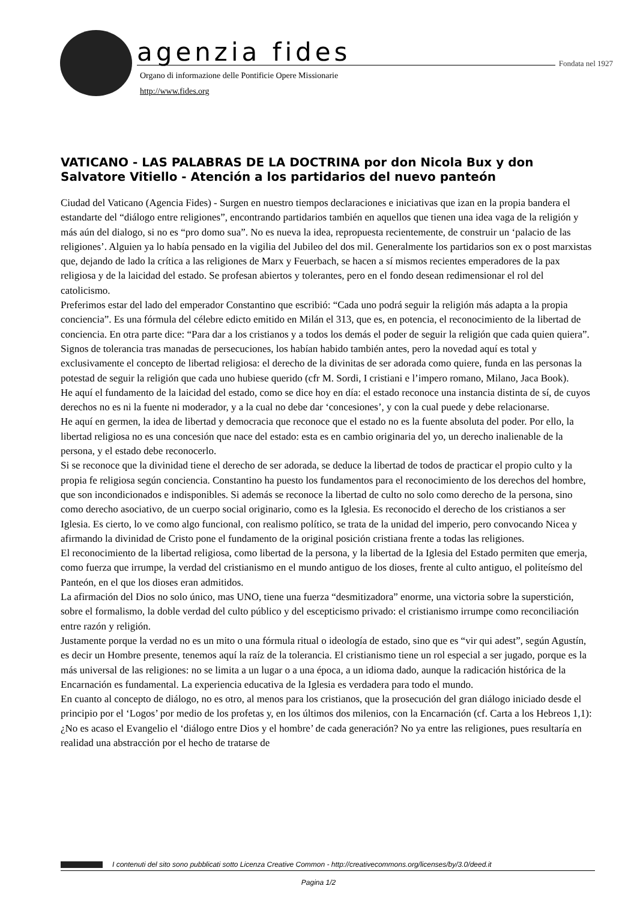agenzia fides Fondata nel 1927
Organo di informazione delle Pontificie Opere Missionarie
http://www.fides.org
VATICANO - LAS PALABRAS DE LA DOCTRINA por don Nicola Bux y don Salvatore Vitiello - Atención a los partidarios del nuevo panteón
Ciudad del Vaticano (Agencia Fides) - Surgen en nuestro tiempos declaraciones e iniciativas que izan en la propia bandera el estandarte del “diálogo entre religiones”, encontrando partidarios también en aquellos que tienen una idea vaga de la religión y más aún del dialogo, si no es “pro domo sua”. No es nueva la idea, repropuesta recientemente, de construir un ‘palacio de las religiones’. Alguien ya lo había pensado en la vigilia del Jubileo del dos mil. Generalmente los partidarios son ex o post marxistas que, dejando de lado la crítica a las religiones de Marx y Feuerbach, se hacen a sí mismos recientes emperadores de la pax religiosa y de la laicidad del estado. Se profesan abiertos y tolerantes, pero en el fondo desean redimensionar el rol del catolicismo.
Preferimos estar del lado del emperador Constantino que escribió: “Cada uno podrá seguir la religión más adapta a la propia conciencia”. Es una fórmula del célebre edicto emitido en Milán el 313, que es, en potencia, el reconocimiento de la libertad de conciencia. En otra parte dice: “Para dar a los cristianos y a todos los demás el poder de seguir la religión que cada quien quiera”. Signos de tolerancia tras manadas de persecuciones, los habían habido también antes, pero la novedad aquí es total y exclusivamente el concepto de libertad religiosa: el derecho de la divinitas de ser adorada como quiere, funda en las personas la potestad de seguir la religión que cada uno hubiese querido (cfr M. Sordi, I cristiani e l’impero romano, Milano, Jaca Book).
He aquí el fundamento de la laicidad del estado, como se dice hoy en día: el estado reconoce una instancia distinta de sí, de cuyos derechos no es ni la fuente ni moderador, y a la cual no debe dar ‘concesiones’, y con la cual puede y debe relacionarse.
He aquí en germen, la idea de libertad y democracia que reconoce que el estado no es la fuente absoluta del poder. Por ello, la libertad religiosa no es una concesión que nace del estado: esta es en cambio originaria del yo, un derecho inalienable de la persona, y el estado debe reconocerlo.
Si se reconoce que la divinidad tiene el derecho de ser adorada, se deduce la libertad de todos de practicar el propio culto y la propia fe religiosa según conciencia. Constantino ha puesto los fundamentos para el reconocimiento de los derechos del hombre, que son incondicionados e indisponibles. Si además se reconoce la libertad de culto no solo como derecho de la persona, sino como derecho asociativo, de un cuerpo social originario, como es la Iglesia. Es reconocido el derecho de los cristianos a ser Iglesia. Es cierto, lo ve como algo funcional, con realismo político, se trata de la unidad del imperio, pero convocando Nicea y afirmando la divinidad de Cristo pone el fundamento de la original posición cristiana frente a todas las religiones.
El reconocimiento de la libertad religiosa, como libertad de la persona, y la libertad de la Iglesia del Estado permiten que emerja, como fuerza que irrumpe, la verdad del cristianismo en el mundo antiguo de los dioses, frente al culto antiguo, el politeísmo del Panteón, en el que los dioses eran admitidos.
La afirmación del Dios no solo único, mas UNO, tiene una fuerza “desmitizadora” enorme, una victoria sobre la superstición, sobre el formalismo, la doble verdad del culto público y del escepticismo privado: el cristianismo irrumpe como reconciliación entre razón y religión.
Justamente porque la verdad no es un mito o una fórmula ritual o ideología de estado, sino que es “vir qui adest”, según Agustín, es decir un Hombre presente, tenemos aquí la raíz de la tolerancia. El cristianismo tiene un rol especial a ser jugado, porque es la más universal de las religiones: no se limita a un lugar o a una época, a un idioma dado, aunque la radicación histórica de la Encarnación es fundamental. La experiencia educativa de la Iglesia es verdadera para todo el mundo.
En cuanto al concepto de diálogo, no es otro, al menos para los cristianos, que la prosecución del gran diálogo iniciado desde el principio por el ‘Logos’ por medio de los profetas y, en los últimos dos milenios, con la Encarnación (cf. Carta a los Hebreos 1,1): ¿No es acaso el Evangelio el ‘diálogo entre Dios y el hombre’ de cada generación? No ya entre las religiones, pues resultaría en realidad una abstracción por el hecho de tratarse de
I contenuti del sito sono pubblicati sotto Licenza Creative Common - http://creativecommons.org/licenses/by/3.0/deed.it
Pagina 1/2